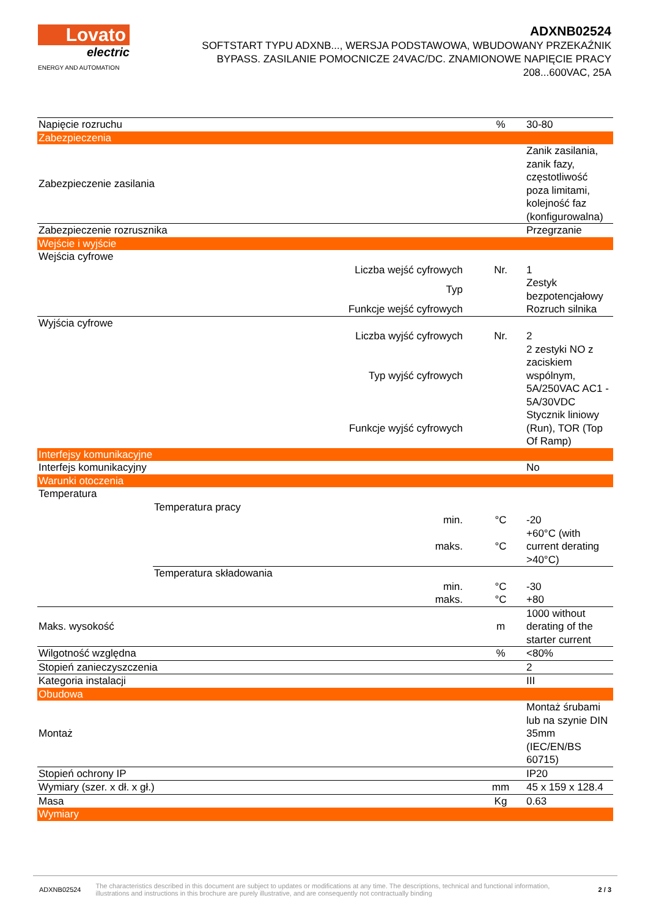Lovato
electric
ENERGY AND AUTOMATION
ADXNB02524
SOFTSTART TYPU ADXNB..., WERSJA PODSTAWOWA, WBUDOWANY PRZEKAŹNIK BYPASS. ZASILANIE POMOCNICZE 24VAC/DC. ZNAMIONOWE NAPIĘCIE PRACY 208...600VAC, 25A
| Napięcie rozruchu | | | % | 30-80 |
| Zabezpieczenia | | | | |
| Zabezpieczenie zasilania | | | | Zanik zasilania, zanik fazy, częstotliwość poza limitami, kolejność faz (konfigurowalna) |
| Zabezpieczenie rozrusznika | | | | Przegrzanie |
| Wejście i wyjście | | | | |
| Wejścia cyfrowe | | | | |
| | Liczba wejść cyfrowych | | Nr. | 1 |
| | Typ | | | Zestyk bezpotencjałowy |
| | Funkcje wejść cyfrowych | | | Rozruch silnika |
| Wyjścia cyfrowe | | | | |
| | Liczba wyjść cyfrowych | | Nr. | 2 |
| | Typ wyjść cyfrowych | | | 2 zestyki NO z zaciskiem wspólnym, 5A/250VAC AC1 - 5A/30VDC |
| | Funkcje wyjść cyfrowych | | | Stycznik liniowy (Run), TOR (Top Of Ramp) |
| Interfejsy komunikacyjne | | | | |
| Interfejs komunikacyjny | | | | No |
| Warunki otoczenia | | | | |
| Temperatura | | | | |
| | Temperatura pracy | | | |
| | | min. | °C | -20 |
| | | maks. | °C | +60°C (with current derating >40°C) |
| | Temperatura składowania | | | |
| | | min. | °C | -30 |
| | | maks. | °C | +80 |
| Maks. wysokość | | | m | 1000 without derating of the starter current |
| Wilgotność względna | | | % | <80% |
| Stopień zanieczyszczenia | | | | 2 |
| Kategoria instalacji | | | | III |
| Obudowa | | | | |
| Montaż | | | | Montaż śrubami lub na szynie DIN 35mm (IEC/EN/BS 60715) |
| Stopień ochrony IP | | | | IP20 |
| Wymiary (szer. x dł. x gł.) | | | mm | 45 x 159 x 128.4 |
| Masa | | | Kg | 0.63 |
| Wymiary | | | | |
ADXNB02524 The characteristics described in this document are subject to updates or modifications at any time. The descriptions, technical and functional information, illustrations and instructions in this brochure are purely illustrative, and are consequently not contractually binding 2 / 3